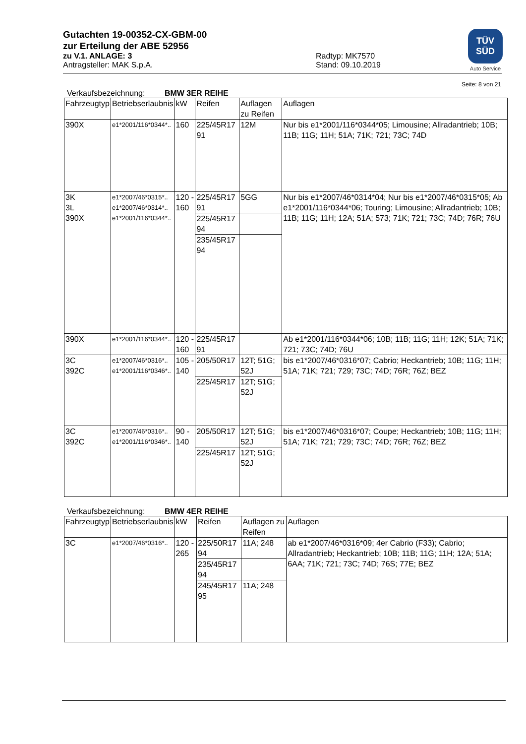TÜV
SÜD
Auto Service
Gutachten 19-00352-CX-GBM-00
zur Erteilung der ABE 52956
zu V.1. ANLAGE: 3
Antragsteller: MAK S.p.A.
Radtyp: MK7570
Stand: 09.10.2019
Seite: 8 von 21
Verkaufsbezeichnung: BMW 3ER REIHE
| Fahrzeugtyp | Betriebserlaubnis | kW | Reifen | Auflagen zu Reifen | Auflagen |
| --- | --- | --- | --- | --- | --- |
| 390X | e1*2001/116*0344*.. | 160 | 225/45R17 91 | 12M | Nur bis e1*2001/116*0344*05; Limousine; Allradantrieb; 10B; 11B; 11G; 11H; 51A; 71K; 721; 73C; 74D |
| 3K 3L 390X | e1*2007/46*0315*.. e1*2007/46*0314*.. e1*2001/116*0344*.. | 120 - 160 | 225/45R17 91 | 5GG | Nur bis e1*2007/46*0314*04; Nur bis e1*2007/46*0315*05; Ab e1*2001/116*0344*06; Touring; Limousine; Allradantrieb; 10B; 11B; 11G; 11H; 12A; 51A; 573; 71K; 721; 73C; 74D; 76R; 76U |
| | | | 225/45R17 94 | | |
| | | | 235/45R17 94 | | |
| 390X | e1*2001/116*0344*.. | 120 - 160 | 225/45R17 91 | | Ab e1*2001/116*0344*06; 10B; 11B; 11G; 11H; 12K; 51A; 71K; 721; 73C; 74D; 76U |
| 3C 392C | e1*2007/46*0316*.. e1*2001/116*0346*.. | 105 - 140 | 205/50R17 | 12T; 51G; 52J | bis e1*2007/46*0316*07; Cabrio; Heckantrieb; 10B; 11G; 11H; 51A; 71K; 721; 729; 73C; 74D; 76R; 76Z; BEZ |
| | | | 225/45R17 | 12T; 51G; 52J | |
| 3C 392C | e1*2007/46*0316*.. e1*2001/116*0346*.. | 90 - 140 | 205/50R17 | 12T; 51G; 52J | bis e1*2007/46*0316*07; Coupe; Heckantrieb; 10B; 11G; 11H; 51A; 71K; 721; 729; 73C; 74D; 76R; 76Z; BEZ |
| | | | 225/45R17 | 12T; 51G; 52J | |
Verkaufsbezeichnung: BMW 4ER REIHE
| Fahrzeugtyp | Betriebserlaubnis | kW | Reifen | Auflagen zu Reifen | Auflagen |
| --- | --- | --- | --- | --- | --- |
| 3C | e1*2007/46*0316*.. | 120 - 265 | 225/50R17 94 | 11A; 248 | ab e1*2007/46*0316*09; 4er Cabrio (F33); Cabrio; Allradantrieb; Heckantrieb; 10B; 11B; 11G; 11H; 12A; 51A; 6AA; 71K; 721; 73C; 74D; 76S; 77E; BEZ |
| | | | 235/45R17 94 | | |
| | | | 245/45R17 95 | 11A; 248 | |